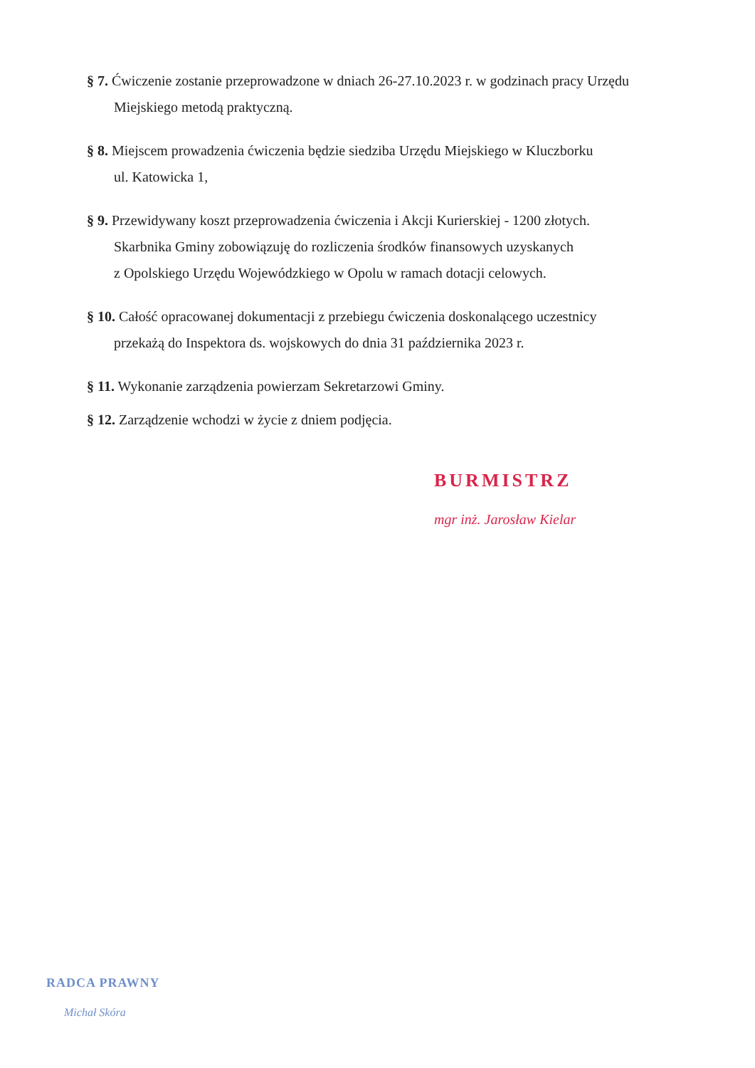§ 7. Ćwiczenie zostanie przeprowadzone w dniach 26-27.10.2023 r. w godzinach pracy Urzędu
Miejskiego metodą praktyczną.
§ 8. Miejscem prowadzenia ćwiczenia będzie siedziba Urzędu Miejskiego w Kluczborku
ul. Katowicka 1,
§ 9. Przewidywany koszt przeprowadzenia ćwiczenia i Akcji Kurierskiej - 1200 złotych.
Skarbnika Gminy zobowiązuję do rozliczenia środków finansowych uzyskanych
z Opolskiego Urzędu Wojewódzkiego w Opolu w ramach dotacji celowych.
§ 10. Całość opracowanej dokumentacji z przebiegu ćwiczenia doskonalącego uczestnicy
przekażą do Inspektora ds. wojskowych do dnia 31 października 2023 r.
§ 11. Wykonanie zarządzenia powierzam Sekretarzowi Gminy.
§ 12. Zarządzenie wchodzi w życie z dniem podjęcia.
BURMISTRZ
mgr inż. Jarosław Kielar
RADCA PRAWNY
Michał Skóra